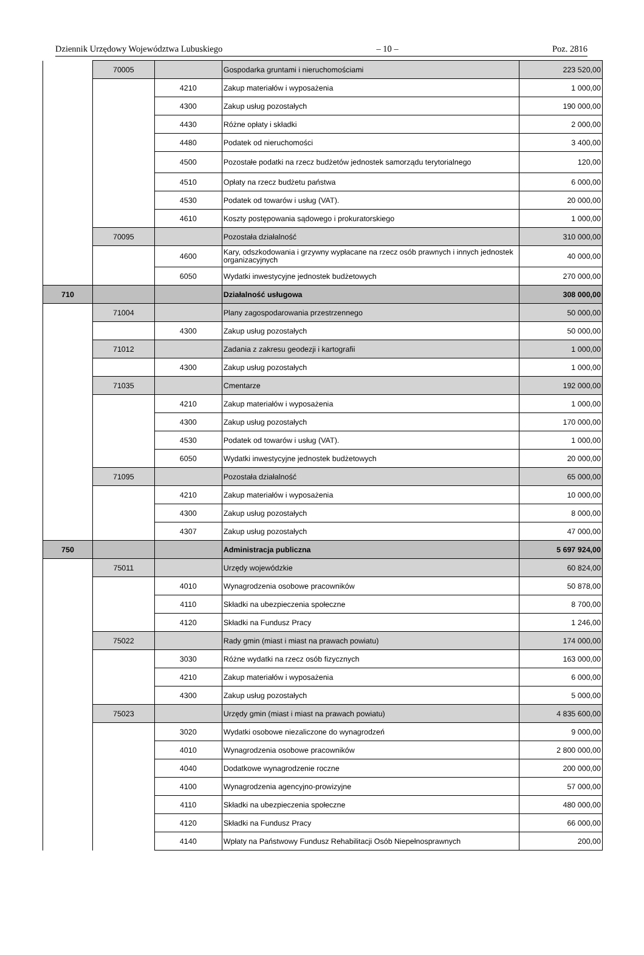Dziennik Urzędowy Województwa Lubuskiego – 10 – Poz. 2816
| | 70005 | | Gospodarka gruntami i nieruchomościami | 223 520,00 |
| | | 4210 | Zakup materiałów i wyposażenia | 1 000,00 |
| | | 4300 | Zakup usług pozostałych | 190 000,00 |
| | | 4430 | Różne opłaty i składki | 2 000,00 |
| | | 4480 | Podatek od nieruchomości | 3 400,00 |
| | | 4500 | Pozostałe podatki na rzecz budżetów jednostek samorządu terytorialnego | 120,00 |
| | | 4510 | Opłaty na rzecz budżetu państwa | 6 000,00 |
| | | 4530 | Podatek od towarów i usług (VAT). | 20 000,00 |
| | | 4610 | Koszty postępowania sądowego i prokuratorskiego | 1 000,00 |
| | 70095 | | Pozostała działalność | 310 000,00 |
| | | 4600 | Kary, odszkodowania i grzywny wypłacane na rzecz osób prawnych i innych jednostek organizacyjnych | 40 000,00 |
| | | 6050 | Wydatki inwestycyjne jednostek budżetowych | 270 000,00 |
| 710 | | | Działalność usługowa | 308 000,00 |
| | 71004 | | Plany zagospodarowania przestrzennego | 50 000,00 |
| | | 4300 | Zakup usług pozostałych | 50 000,00 |
| | 71012 | | Zadania z zakresu geodezji i kartografii | 1 000,00 |
| | | 4300 | Zakup usług pozostałych | 1 000,00 |
| | 71035 | | Cmentarze | 192 000,00 |
| | | 4210 | Zakup materiałów i wyposażenia | 1 000,00 |
| | | 4300 | Zakup usług pozostałych | 170 000,00 |
| | | 4530 | Podatek od towarów i usług (VAT). | 1 000,00 |
| | | 6050 | Wydatki inwestycyjne jednostek budżetowych | 20 000,00 |
| | 71095 | | Pozostała działalność | 65 000,00 |
| | | 4210 | Zakup materiałów i wyposażenia | 10 000,00 |
| | | 4300 | Zakup usług pozostałych | 8 000,00 |
| | | 4307 | Zakup usług pozostałych | 47 000,00 |
| 750 | | | Administracja publiczna | 5 697 924,00 |
| | 75011 | | Urzędy wojewódzkie | 60 824,00 |
| | | 4010 | Wynagrodzenia osobowe pracowników | 50 878,00 |
| | | 4110 | Składki na ubezpieczenia społeczne | 8 700,00 |
| | | 4120 | Składki na Fundusz Pracy | 1 246,00 |
| | 75022 | | Rady gmin (miast i miast na prawach powiatu) | 174 000,00 |
| | | 3030 | Różne wydatki na rzecz osób fizycznych | 163 000,00 |
| | | 4210 | Zakup materiałów i wyposażenia | 6 000,00 |
| | | 4300 | Zakup usług pozostałych | 5 000,00 |
| | 75023 | | Urzędy gmin (miast i miast na prawach powiatu) | 4 835 600,00 |
| | | 3020 | Wydatki osobowe niezaliczone do wynagrodzeń | 9 000,00 |
| | | 4010 | Wynagrodzenia osobowe pracowników | 2 800 000,00 |
| | | 4040 | Dodatkowe wynagrodzenie roczne | 200 000,00 |
| | | 4100 | Wynagrodzenia agencyjno-prowizyjne | 57 000,00 |
| | | 4110 | Składki na ubezpieczenia społeczne | 480 000,00 |
| | | 4120 | Składki na Fundusz Pracy | 66 000,00 |
| | | 4140 | Wpłaty na Państwowy Fundusz Rehabilitacji Osób Niepełnosprawnych | 200,00 |